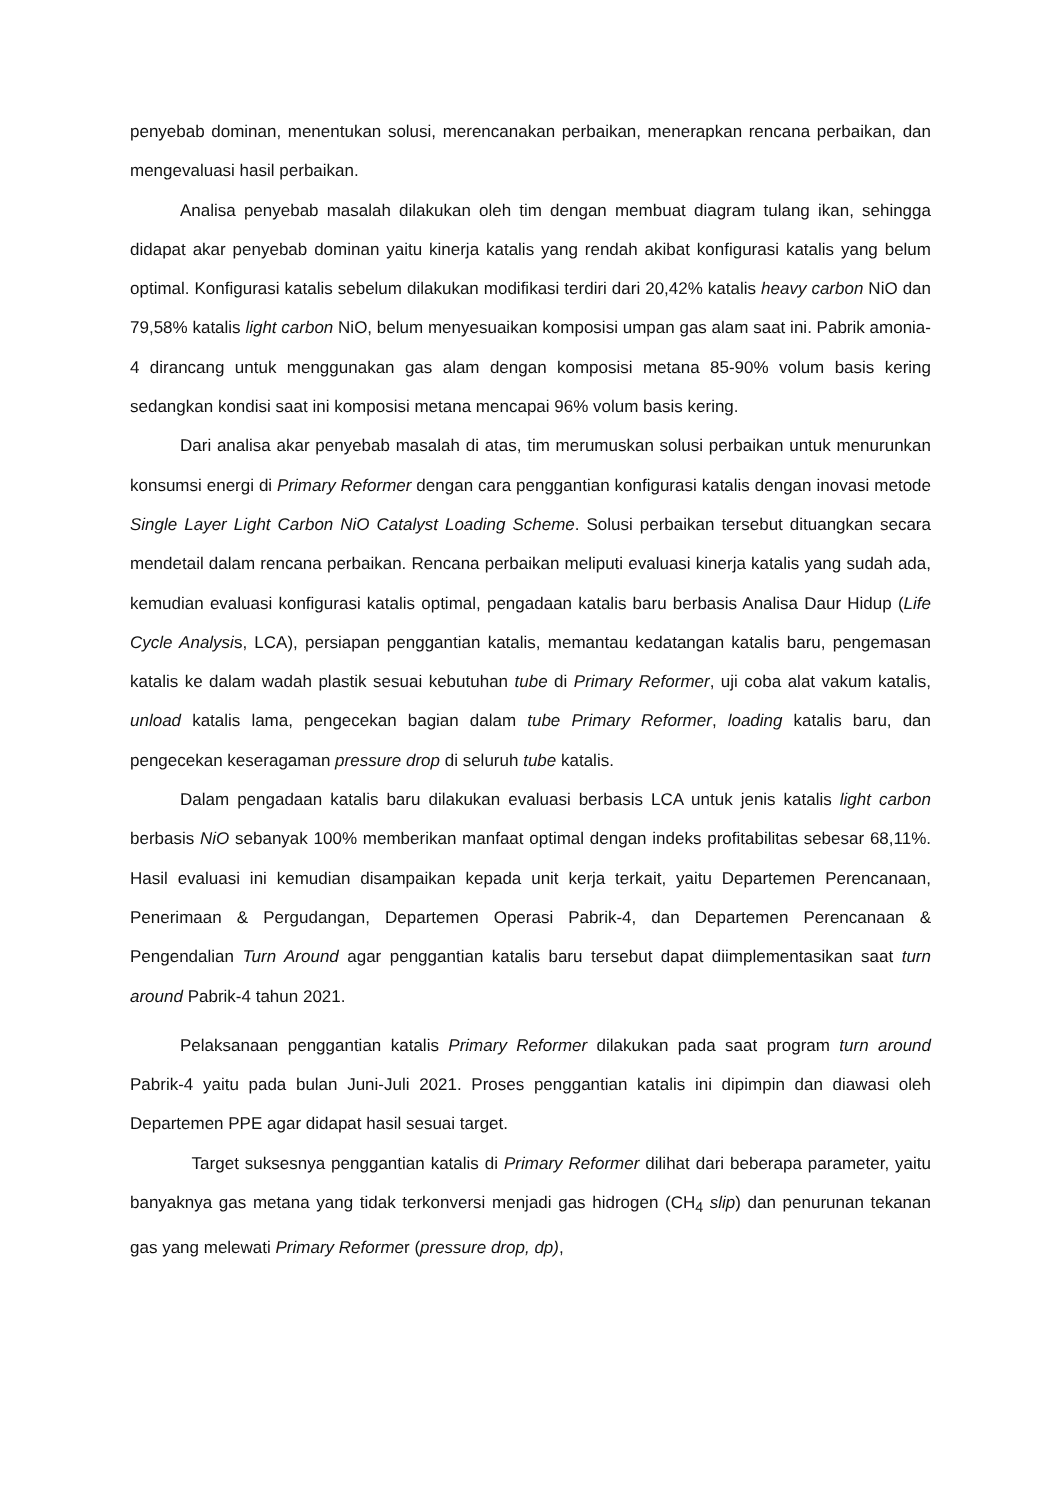penyebab dominan, menentukan solusi, merencanakan perbaikan, menerapkan rencana perbaikan, dan mengevaluasi hasil perbaikan.
Analisa penyebab masalah dilakukan oleh tim dengan membuat diagram tulang ikan, sehingga didapat akar penyebab dominan yaitu kinerja katalis yang rendah akibat konfigurasi katalis yang belum optimal. Konfigurasi katalis sebelum dilakukan modifikasi terdiri dari 20,42% katalis heavy carbon NiO dan 79,58% katalis light carbon NiO, belum menyesuaikan komposisi umpan gas alam saat ini. Pabrik amonia-4 dirancang untuk menggunakan gas alam dengan komposisi metana 85-90% volum basis kering sedangkan kondisi saat ini komposisi metana mencapai 96% volum basis kering.
Dari analisa akar penyebab masalah di atas, tim merumuskan solusi perbaikan untuk menurunkan konsumsi energi di Primary Reformer dengan cara penggantian konfigurasi katalis dengan inovasi metode Single Layer Light Carbon NiO Catalyst Loading Scheme. Solusi perbaikan tersebut dituangkan secara mendetail dalam rencana perbaikan. Rencana perbaikan meliputi evaluasi kinerja katalis yang sudah ada, kemudian evaluasi konfigurasi katalis optimal, pengadaan katalis baru berbasis Analisa Daur Hidup (Life Cycle Analysis, LCA), persiapan penggantian katalis, memantau kedatangan katalis baru, pengemasan katalis ke dalam wadah plastik sesuai kebutuhan tube di Primary Reformer, uji coba alat vakum katalis, unload katalis lama, pengecekan bagian dalam tube Primary Reformer, loading katalis baru, dan pengecekan keseragaman pressure drop di seluruh tube katalis.
Dalam pengadaan katalis baru dilakukan evaluasi berbasis LCA untuk jenis katalis light carbon berbasis NiO sebanyak 100% memberikan manfaat optimal dengan indeks profitabilitas sebesar 68,11%. Hasil evaluasi ini kemudian disampaikan kepada unit kerja terkait, yaitu Departemen Perencanaan, Penerimaan & Pergudangan, Departemen Operasi Pabrik-4, dan Departemen Perencanaan & Pengendalian Turn Around agar penggantian katalis baru tersebut dapat diimplementasikan saat turn around Pabrik-4 tahun 2021.
Pelaksanaan penggantian katalis Primary Reformer dilakukan pada saat program turn around Pabrik-4 yaitu pada bulan Juni-Juli 2021. Proses penggantian katalis ini dipimpin dan diawasi oleh Departemen PPE agar didapat hasil sesuai target.
Target suksesnya penggantian katalis di Primary Reformer dilihat dari beberapa parameter, yaitu banyaknya gas metana yang tidak terkonversi menjadi gas hidrogen (CH<sub>4</sub> slip) dan penurunan tekanan gas yang melewati Primary Reformer (pressure drop, dp),